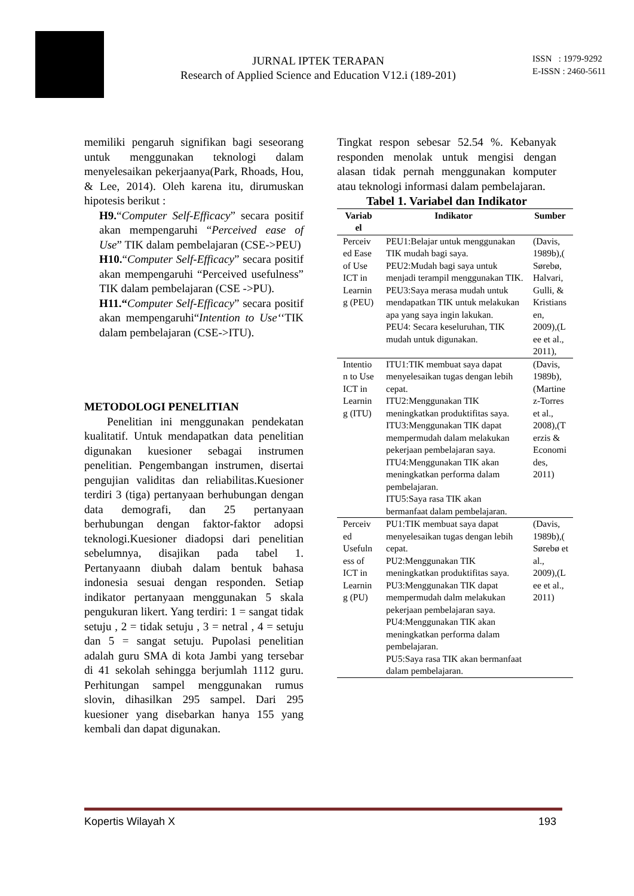JURNAL IPTEK TERAPAN
Research of Applied Science and Education V12.i (189-201)
ISSN : 1979-9292
E-ISSN : 2460-5611
memiliki pengaruh signifikan bagi seseorang untuk menggunakan teknologi dalam menyelesaikan pekerjaanya(Park, Rhoads, Hou, & Lee, 2014). Oleh karena itu, dirumuskan hipotesis berikut :
H9.“Computer Self-Efficacy” secara positif akan mempengaruhi “Perceived ease of Use” TIK dalam pembelajaran (CSE->PEU)
H10.“Computer Self-Efficacy” secara positif akan mempengaruhi “Perceived usefulness” TIK dalam pembelajaran (CSE ->PU).
H11.“Computer Self-Efficacy” secara positif akan mempengaruhi“Intention to Use‘‘TIK dalam pembelajaran (CSE->ITU).
METODOLOGI PENELITIAN
Penelitian ini menggunakan pendekatan kualitatif. Untuk mendapatkan data penelitian digunakan kuesioner sebagai instrumen penelitian. Pengembangan instrumen, disertai pengujian validitas dan reliabilitas.Kuesioner terdiri 3 (tiga) pertanyaan berhubungan dengan data demografi, dan 25 pertanyaan berhubungan dengan faktor-faktor adopsi teknologi.Kuesioner diadopsi dari penelitian sebelumnya, disajikan pada tabel 1. Pertanyaann diubah dalam bentuk bahasa indonesia sesuai dengan responden. Setiap indikator pertanyaan menggunakan 5 skala pengukuran likert. Yang terdiri: 1 = sangat tidak setuju , 2 = tidak setuju , 3 = netral , 4 = setuju dan 5 = sangat setuju. Pupolasi penelitian adalah guru SMA di kota Jambi yang tersebar di 41 sekolah sehingga berjumlah 1112 guru. Perhitungan sampel menggunakan rumus slovin, dihasilkan 295 sampel. Dari 295 kuesioner yang disebarkan hanya 155 yang kembali dan dapat digunakan.
Tingkat respon sebesar 52.54 %. Kebanyak responden menolak untuk mengisi dengan alasan tidak pernah menggunakan komputer atau teknologi informasi dalam pembelajaran.
Tabel 1. Variabel dan Indikator
| Variab el | Indikator | Sumber |
| --- | --- | --- |
| Perceiv ed Ease of Use ICT in Learnin g (PEU) | PEU1:Belajar untuk menggunakan TIK mudah bagi saya. PEU2:Mudah bagi saya untuk menjadi terampil menggunakan TIK. PEU3:Saya merasa mudah untuk mendapatkan TIK untuk melakukan apa yang saya ingin lakukan. PEU4: Secara keseluruhan, TIK mudah untuk digunakan. | (Davis, 1989b),( Sørebø, Halvari, Gulli, & Kristians en, 2009),(L ee et al., 2011), |
| Intentio n to Use ICT in Learnin g (ITU) | ITU1:TIK membuat saya dapat menyelesaikan tugas dengan lebih cepat. ITU2:Menggunakan TIK meningkatkan produktifitas saya. ITU3:Menggunakan TIK dapat mempermudah dalam melakukan pekerjaan pembelajaran saya. ITU4:Menggunakan TIK akan meningkatkan performa dalam pembelajaran. ITU5:Saya rasa TIK akan bermanfaat dalam pembelajaran. | (Davis, 1989b), (Martine z-Torres et al., 2008),(T erzis & Economi des, 2011) |
| Perceiv ed Usefuln ess of ICT in Learnin g (PU) | PU1:TIK membuat saya dapat menyelesaikan tugas dengan lebih cepat. PU2:Menggunakan TIK meningkatkan produktifitas saya. PU3:Menggunakan TIK dapat mempermudah dalm melakukan pekerjaan pembelajaran saya. PU4:Menggunakan TIK akan meningkatkan performa dalam pembelajaran. PU5:Saya rasa TIK akan bermanfaat dalam pembelajaran. | (Davis, 1989b),( Sørebø et al., 2009),(L ee et al., 2011) |
Kopertis Wilayah X 193